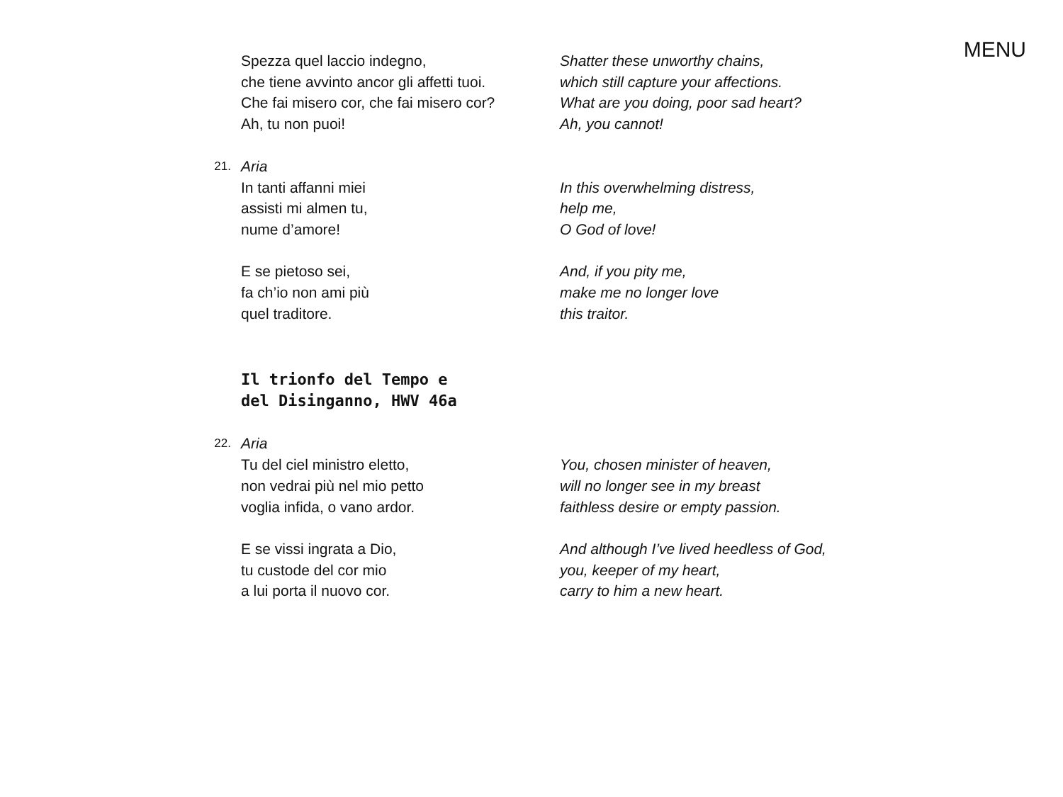MENU
Spezza quel laccio indegno,
che tiene avvinto ancor gli affetti tuoi.
Che fai misero cor, che fai misero cor?
Ah, tu non puoi!
Shatter these unworthy chains,
which still capture your affections.
What are you doing, poor sad heart?
Ah, you cannot!
21.
Aria
In tanti affanni miei
assisti mi almen tu,
nume d’amore!
E se pietoso sei,
fa ch’io non ami più
quel traditore.
In this overwhelming distress,
help me,
O God of love!
And, if you pity me,
make me no longer love
this traitor.
Il trionfo del Tempo e
del Disinganno, HWV 46a
22.
Aria
Tu del ciel ministro eletto,
non vedrai più nel mio petto
voglia infida, o vano ardor.
E se vissi ingrata a Dio,
tu custode del cor mio
a lui porta il nuovo cor.
You, chosen minister of heaven,
will no longer see in my breast
faithless desire or empty passion.
And although I’ve lived heedless of God,
you, keeper of my heart,
carry to him a new heart.